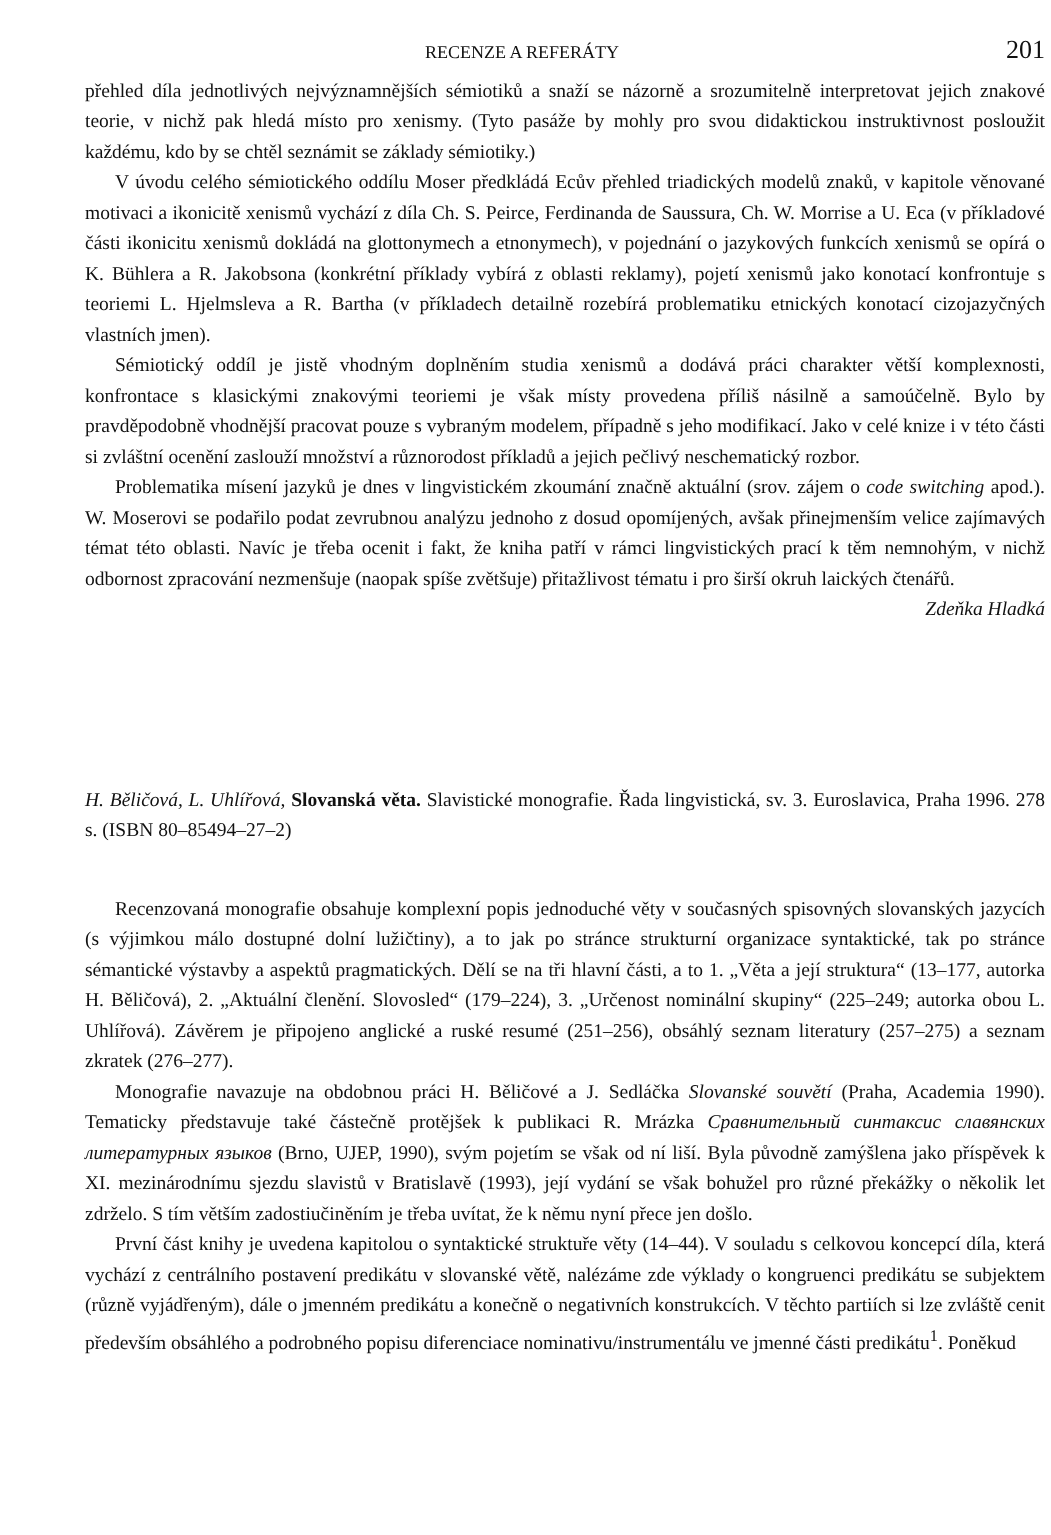RECENZE A REFERÁTY 201
přehled díla jednotlivých nejvýznamnějších sémiotiků a snaží se názorně a srozumitelně interpretovat jejich znakové teorie, v nichž pak hledá místo pro xenismy. (Tyto pasáže by mohly pro svou didaktickou instruktivnost posloužit každému, kdo by se chtěl seznámit se základy sémiotiky.)
V úvodu celého sémiotického oddílu Moser předkládá Ecův přehled triadických modelů znaků, v kapitole věnované motivaci a ikonicitě xenismů vychází z díla Ch. S. Peirce, Ferdinanda de Saussura, Ch. W. Morrise a U. Eca (v příkladové části ikonicitu xenismů dokládá na glottonymech a etnonymech), v pojednání o jazykových funkcích xenismů se opírá o K. Bühlera a R. Jakobsona (konkrétní příklady vybírá z oblasti reklamy), pojetí xenismů jako konotací konfrontuje s teoriemi L. Hjelmsleva a R. Bartha (v příkladech detailně rozebírá problematiku etnických konotací cizojazyčných vlastních jmen).
Sémiotický oddíl je jistě vhodným doplněním studia xenismů a dodává práci charakter větší komplexnosti, konfrontace s klasickými znakovými teoriemi je však místy provedena příliš násilně a samoúčelně. Bylo by pravděpodobně vhodnější pracovat pouze s vybraným modelem, případně s jeho modifikací. Jako v celé knize i v této části si zvláštní ocenění zaslouží množství a různorodost příkladů a jejich pečlivý neschematický rozbor.
Problematika mísení jazyků je dnes v lingvistickém zkoumání značně aktuální (srov. zájem o code switching apod.). W. Moserovi se podařilo podat zevrubnou analýzu jednoho z dosud opomíjených, avšak přinejmenším velice zajímavých témat této oblasti. Navíc je třeba ocenit i fakt, že kniha patří v rámci lingvistických prací k těm nemnohým, v nichž odbornost zpracování nezmenšuje (naopak spíše zvětšuje) přitažlivost tématu i pro širší okruh laických čtenářů.
Zdeňka Hladká
H. Běličová, L. Uhlířová, Slovanská věta. Slavistické monografie. Řada lingvistická, sv. 3. Euroslavica, Praha 1996. 278 s. (ISBN 80–85494–27–2)
Recenzovaná monografie obsahuje komplexní popis jednoduché věty v současných spisovných slovanských jazycích (s výjimkou málo dostupné dolní lužičtiny), a to jak po stránce strukturní organizace syntaktické, tak po stránce sémantické výstavby a aspektů pragmatických. Dělí se na tři hlavní části, a to 1. „Věta a její struktura“ (13–177, autorka H. Běličová), 2. „Aktuální členění. Slovosled“ (179–224), 3. „Určenost nominální skupiny“ (225–249; autorka obou L. Uhlířová). Závěrem je připojeno anglické a ruské resumé (251–256), obsáhlý seznam literatury (257–275) a seznam zkratek (276–277).
Monografie navazuje na obdobnou práci H. Běličové a J. Sedláčka Slovanské souvětí (Praha, Academia 1990). Tematicky představuje také částečně protějšek k publikaci R. Mrázka Сравнительный синтаксис славянских литературных языков (Brno, UJEP, 1990), svým pojetím se však od ní liší. Byla původně zamýšlena jako příspěvek k XI. mezinárodnímu sjezdu slavistů v Bratislavě (1993), její vydání se však bohužel pro různé překážky o několik let zdrželo. S tím větším zadostiučiněním je třeba uvítat, že k němu nyní přece jen došlo.
První část knihy je uvedena kapitolou o syntaktické struktuře věty (14–44). V souladu s celkovou koncepcí díla, která vychází z centrálního postavení predikátu v slovanské větě, nalézáme zde výklady o kongruenci predikátu se subjektem (různě vyjádřeným), dále o jmenném predikátu a konečně o negativních konstrukcích. V těchto partiích si lze zvláště cenit především obsáhlého a podrobného popisu diferenciace nominativu/instrumentálu ve jmenné části predikátu<sup>1</sup>. Poněkud